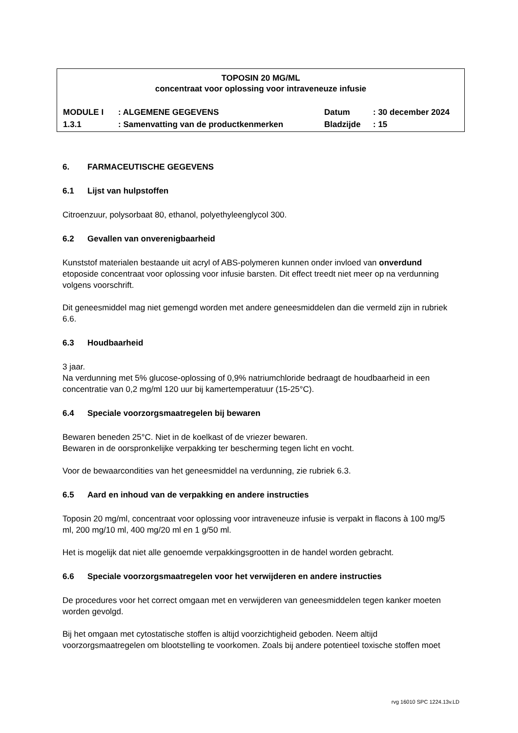TOPOSIN 20 MG/ML
concentraat voor oplossing voor intraveneuze infusie
| MODULE I | : ALGEMENE GEGEVENS | Datum | : 30 december 2024 |
| 1.3.1 | : Samenvatting van de productkenmerken | Bladzijde | : 15 |
6. FARMACEUTISCHE GEGEVENS
6.1 Lijst van hulpstoffen
Citroenzuur, polysorbaat 80, ethanol, polyethyleenglycol 300.
6.2 Gevallen van onverenigbaarheid
Kunststof materialen bestaande uit acryl of ABS-polymeren kunnen onder invloed van onverdund etoposide concentraat voor oplossing voor infusie barsten. Dit effect treedt niet meer op na verdunning volgens voorschrift.
Dit geneesmiddel mag niet gemengd worden met andere geneesmiddelen dan die vermeld zijn in rubriek 6.6.
6.3 Houdbaarheid
3 jaar.
Na verdunning met 5% glucose-oplossing of 0,9% natriumchloride bedraagt de houdbaarheid in een concentratie van 0,2 mg/ml 120 uur bij kamertemperatuur (15-25°C).
6.4 Speciale voorzorgsmaatregelen bij bewaren
Bewaren beneden 25°C. Niet in de koelkast of de vriezer bewaren.
Bewaren in de oorspronkelijke verpakking ter bescherming tegen licht en vocht.
Voor de bewaarcondities van het geneesmiddel na verdunning, zie rubriek 6.3.
6.5 Aard en inhoud van de verpakking en andere instructies
Toposin 20 mg/ml, concentraat voor oplossing voor intraveneuze infusie is verpakt in flacons à 100 mg/5 ml, 200 mg/10 ml, 400 mg/20 ml en 1 g/50 ml.
Het is mogelijk dat niet alle genoemde verpakkingsgrootten in de handel worden gebracht.
6.6 Speciale voorzorgsmaatregelen voor het verwijderen en andere instructies
De procedures voor het correct omgaan met en verwijderen van geneesmiddelen tegen kanker moeten worden gevolgd.
Bij het omgaan met cytostatische stoffen is altijd voorzichtigheid geboden. Neem altijd voorzorgsmaatregelen om blootstelling te voorkomen. Zoals bij andere potentieel toxische stoffen moet
rvg 16010 SPC 1224.13v.LD